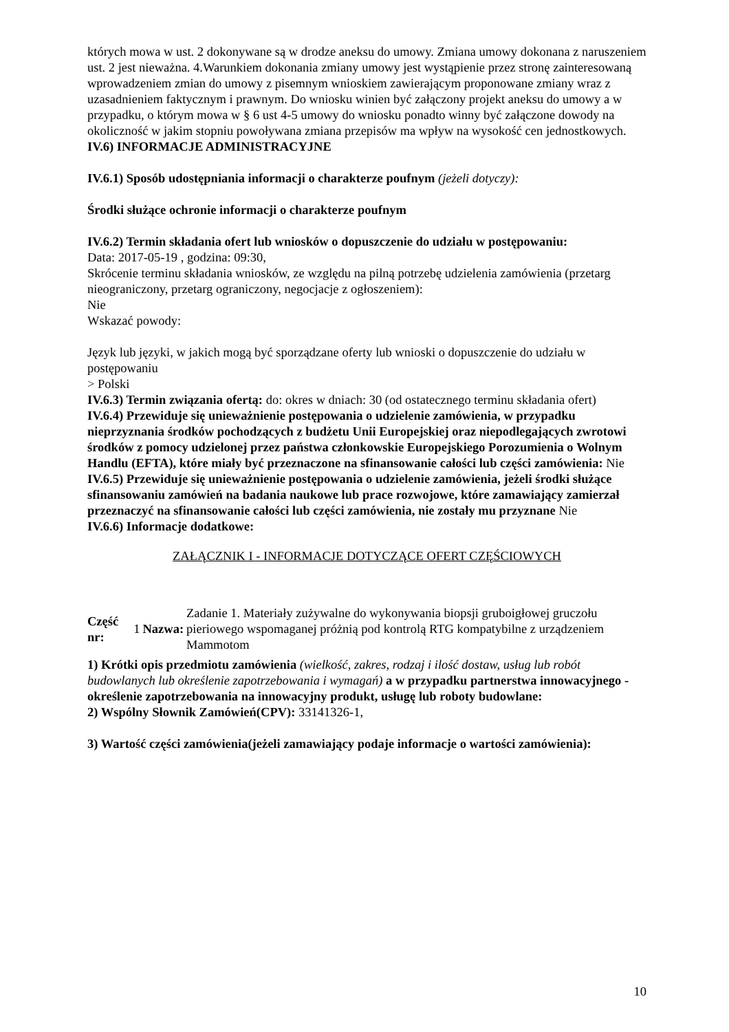których mowa w ust. 2 dokonywane są w drodze aneksu do umowy. Zmiana umowy dokonana z naruszeniem ust. 2 jest nieważna. 4.Warunkiem dokonania zmiany umowy jest wystąpienie przez stronę zainteresowaną wprowadzeniem zmian do umowy z pisemnym wnioskiem zawierającym proponowane zmiany wraz z uzasadnieniem faktycznym i prawnym. Do wniosku winien być załączony projekt aneksu do umowy a w przypadku, o którym mowa w § 6 ust 4-5 umowy do wniosku ponadto winny być załączone dowody na okoliczność w jakim stopniu powoływana zmiana przepisów ma wpływ na wysokość cen jednostkowych.
IV.6) INFORMACJE ADMINISTRACYJNE
IV.6.1) Sposób udostępniania informacji o charakterze poufnym (jeżeli dotyczy):
Środki służące ochronie informacji o charakterze poufnym
IV.6.2) Termin składania ofert lub wniosków o dopuszczenie do udziału w postępowaniu:
Data: 2017-05-19 , godzina: 09:30,
Skrócenie terminu składania wniosków, ze względu na pilną potrzebę udzielenia zamówienia (przetarg nieograniczony, przetarg ograniczony, negocjacje z ogłoszeniem):
Nie
Wskazać powody:
Język lub języki, w jakich mogą być sporządzane oferty lub wnioski o dopuszczenie do udziału w postępowaniu
> Polski
IV.6.3) Termin związania ofertą: do: okres w dniach: 30 (od ostatecznego terminu składania ofert)
IV.6.4) Przewiduje się unieważnienie postępowania o udzielenie zamówienia, w przypadku nieprzyznania środków pochodzących z budżetu Unii Europejskiej oraz niepodlegających zwrotowi środków z pomocy udzielonej przez państwa członkowskie Europejskiego Porozumienia o Wolnym Handlu (EFTA), które miały być przeznaczone na sfinansowanie całości lub części zamówienia: Nie
IV.6.5) Przewiduje się unieważnienie postępowania o udzielenie zamówienia, jeżeli środki służące sfinansowaniu zamówień na badania naukowe lub prace rozwojowe, które zamawiający zamierzał przeznaczyć na sfinansowanie całości lub części zamówienia, nie zostały mu przyznane Nie
IV.6.6) Informacje dodatkowe:
ZAŁĄCZNIK I - INFORMACJE DOTYCZĄCE OFERT CZĘŚCIOWYCH
| Część nr: | 1 | Nazwa: | Zadanie 1. Materiały zużywalne do wykonywania biopsji gruboigłowej gruczołu pieriowego wspomaganej próżnią pod kontrolą RTG kompatybilne z urządzeniem Mammotom |
1) Krótki opis przedmiotu zamówienia (wielkość, zakres, rodzaj i ilość dostaw, usług lub robót budowlanych lub określenie zapotrzebowania i wymagań) a w przypadku partnerstwa innowacyjnego -określenie zapotrzebowania na innowacyjny produkt, usługę lub roboty budowlane:
2) Wspólny Słownik Zamówień(CPV): 33141326-1,
3) Wartość części zamówienia(jeżeli zamawiający podaje informacje o wartości zamówienia):
10